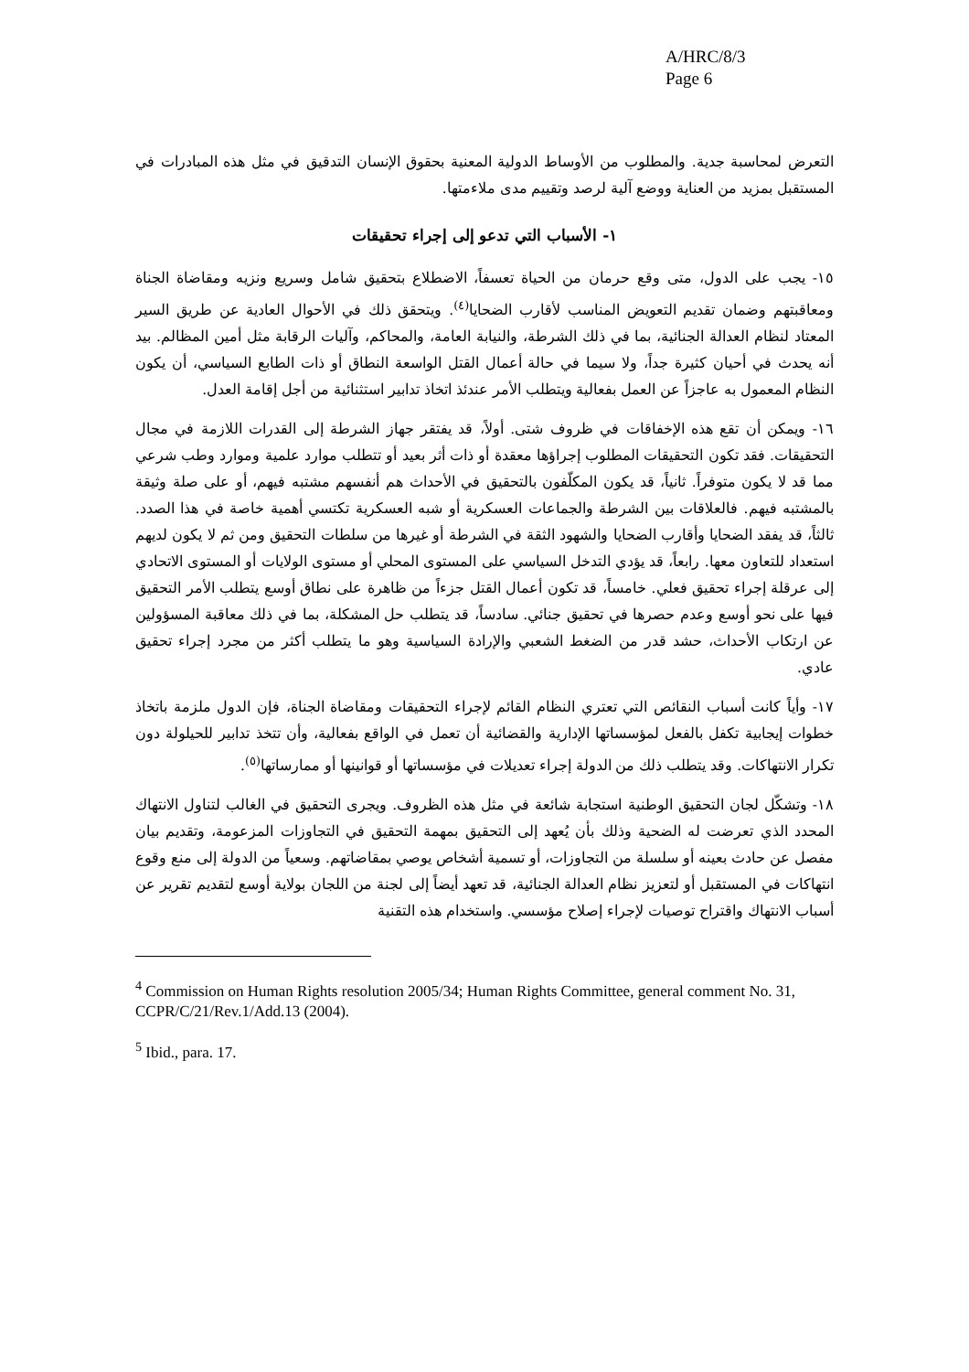A/HRC/8/3
Page 6
التعرض لمحاسبة جدية. والمطلوب من الأوساط الدولية المعنية بحقوق الإنسان التدقيق في مثل هذه المبادرات في المستقبل بمزيد من العناية ووضع آلية لرصد وتقييم مدى ملاءمتها.
١- الأسباب التي تدعو إلى إجراء تحقيقات
١٥- يجب على الدول، متى وقع حرمان من الحياة تعسفاً، الاضطلاع بتحقيق شامل وسريع ونزيه ومقاضاة الجناة ومعاقبتهم وضمان تقديم التعويض المناسب لأقارب الضحايا<sup>(٤)</sup>. ويتحقق ذلك في الأحوال العادية عن طريق السير المعتاد لنظام العدالة الجنائية، بما في ذلك الشرطة، والنيابة العامة، والمحاكم، وآليات الرقابة مثل أمين المظالم. بيد أنه يحدث في أحيان كثيرة جداً، ولا سيما في حالة أعمال القتل الواسعة النطاق أو ذات الطابع السياسي، أن يكون النظام المعمول به عاجزاً عن العمل بفعالية ويتطلب الأمر عندئذ اتخاذ تدابير استثنائية من أجل إقامة العدل.
١٦- ويمكن أن تقع هذه الإخفاقات في ظروف شتى. أولاً، قد يفتقر جهاز الشرطة إلى القدرات اللازمة في مجال التحقيقات. فقد تكون التحقيقات المطلوب إجراؤها معقدة أو ذات أثر بعيد أو تتطلب موارد علمية وموارد وطب شرعي مما قد لا يكون متوفراً. ثانياً، قد يكون المكلّفون بالتحقيق في الأحداث هم أنفسهم مشتبه فيهم، أو على صلة وثيقة بالمشتبه فيهم. فالعلاقات بين الشرطة والجماعات العسكرية أو شبه العسكرية تكتسي أهمية خاصة في هذا الصدد. ثالثاً، قد يفقد الضحايا وأقارب الضحايا والشهود الثقة في الشرطة أو غيرها من سلطات التحقيق ومن ثم لا يكون لديهم استعداد للتعاون معها. رابعاً، قد يؤدي التدخل السياسي على المستوى المحلي أو مستوى الولايات أو المستوى الاتحادي إلى عرقلة إجراء تحقيق فعلي. خامساً، قد تكون أعمال القتل جزءاً من ظاهرة على نطاق أوسع يتطلب الأمر التحقيق فيها على نحو أوسع وعدم حصرها في تحقيق جنائي. سادساً، قد يتطلب حل المشكلة، بما في ذلك معاقبة المسؤولين عن ارتكاب الأحداث، حشد قدر من الضغط الشعبي والإرادة السياسية وهو ما يتطلب أكثر من مجرد إجراء تحقيق عادي.
١٧- وأياً كانت أسباب النقائص التي تعتري النظام القائم لإجراء التحقيقات ومقاضاة الجناة، فإن الدول ملزمة باتخاذ خطوات إيجابية تكفل بالفعل لمؤسساتها الإدارية والقضائية أن تعمل في الواقع بفعالية، وأن تتخذ تدابير للحيلولة دون تكرار الانتهاكات. وقد يتطلب ذلك من الدولة إجراء تعديلات في مؤسساتها أو قوانينها أو ممارساتها<sup>(٥)</sup>.
١٨- وتشكّل لجان التحقيق الوطنية استجابة شائعة في مثل هذه الظروف. ويجرى التحقيق في الغالب لتناول الانتهاك المحدد الذي تعرضت له الضحية وذلك بأن يُعهد إلى التحقيق بمهمة التحقيق في التجاوزات المزعومة، وتقديم بيان مفصل عن حادث بعينه أو سلسلة من التجاوزات، أو تسمية أشخاص يوصي بمقاضاتهم. وسعياً من الدولة إلى منع وقوع انتهاكات في المستقبل أو لتعزيز نظام العدالة الجنائية، قد تعهد أيضاً إلى لجنة من اللجان بولاية أوسع لتقديم تقرير عن أسباب الانتهاك واقتراح توصيات لإجراء إصلاح مؤسسي. واستخدام هذه التقنية
<sup>4</sup> Commission on Human Rights resolution 2005/34; Human Rights Committee, general comment No. 31, CCPR/C/21/Rev.1/Add.13 (2004).
<sup>5</sup> Ibid., para. 17.